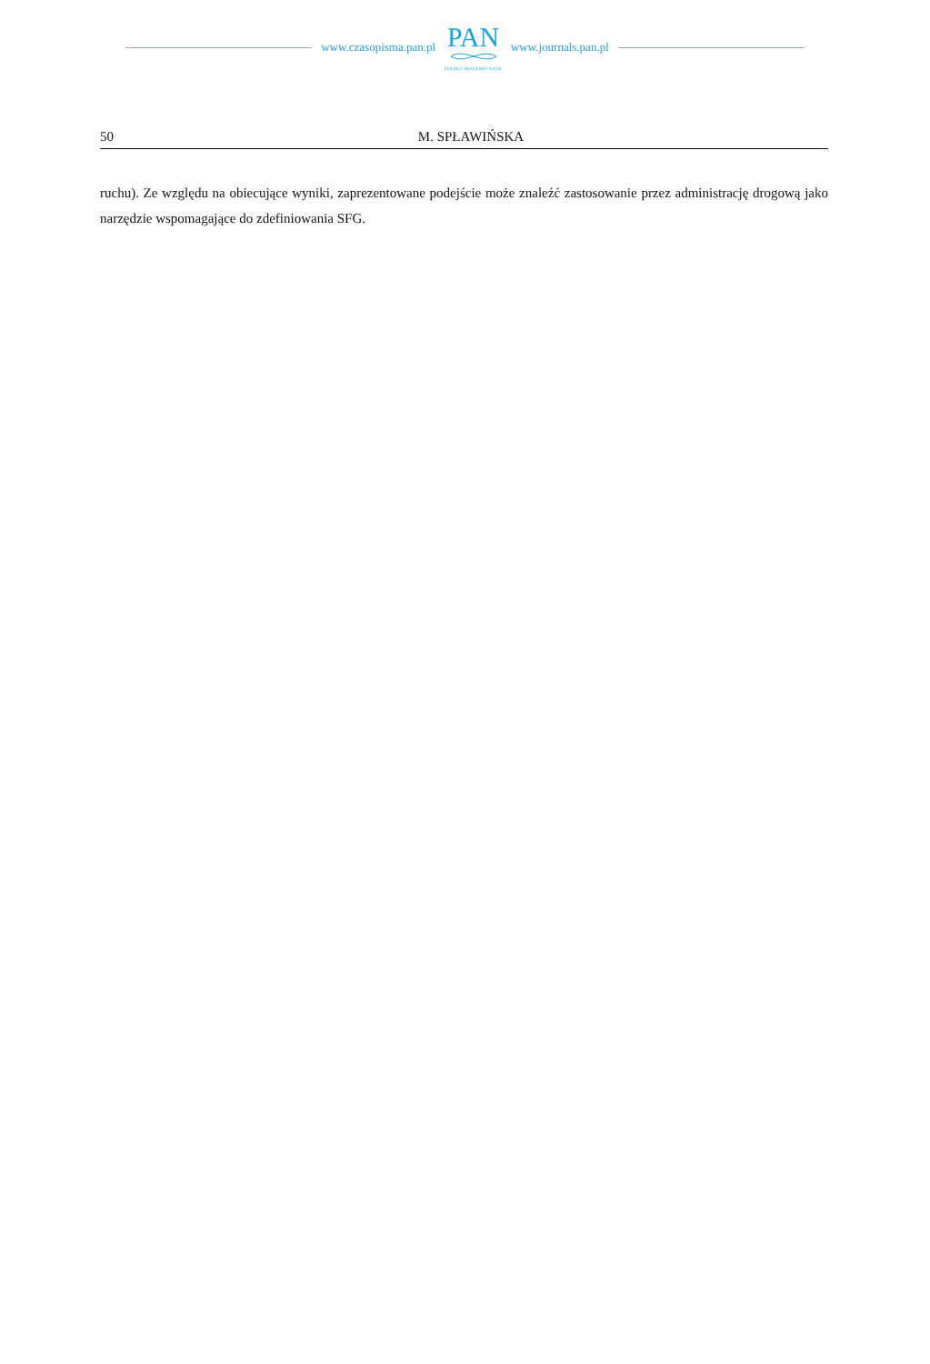www.czasopisma.pan.pl
PAN
POLSKA AKADEMIA NAUK
www.journals.pan.pl
50 M. SPŁAWIŃSKA
ruchu). Ze względu na obiecujące wyniki, zaprezentowane podejście może znaleźć zastosowanie przez administrację drogową jako narzędzie wspomagające do zdefiniowania SFG.